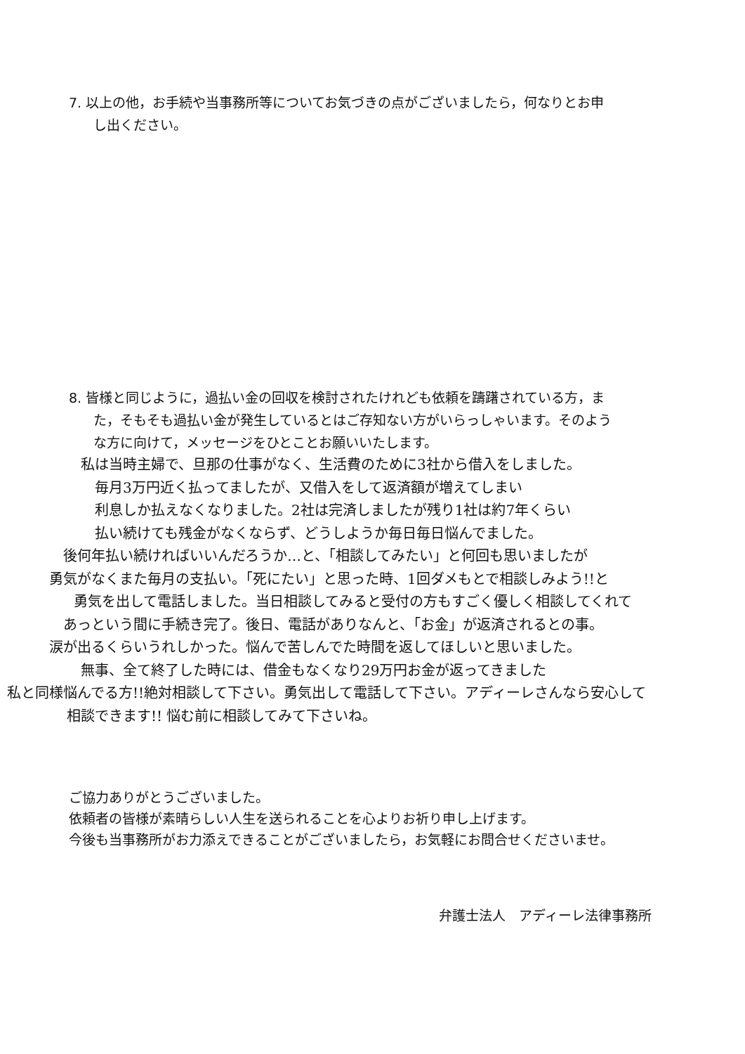7. 以上の他，お手続や当事務所等についてお気づきの点がございましたら，何なりとお申
し出ください。
8. 皆様と同じように，過払い金の回収を検討されたけれども依頼を躊躇されている方，ま
た，そもそも過払い金が発生しているとはご存知ない方がいらっしゃいます。そのよう
な方に向けて，メッセージをひとことお願いいたします。
私は当時主婦で、旦那の仕事がなく、生活費のために3社から借入をしました。
毎月3万円近く払ってましたが、又借入をして返済額が増えてしまい
利息しか払えなくなりました。2社は完済しましたが残り1社は約7年くらい
払い続けても残金がなくならず、どうしようか毎日毎日悩んでました。
後何年払い続ければいいんだろうか…と、「相談してみたい」と何回も思いましたが
勇気がなくまた毎月の支払い。「死にたい」と思った時、1回ダメもとで相談しみよう!!と
勇気を出して電話しました。当日相談してみると受付の方もすごく優しく相談してくれて
あっという間に手続き完了。後日、電話がありなんと、「お金」が返済されるとの事。
涙が出るくらいうれしかった。悩んで苦しんでた時間を返してほしいと思いました。
無事、全て終了した時には、借金もなくなり29万円お金が返ってきました
私と同様悩んでる方!!絶対相談して下さい。勇気出して電話して下さい。アディーレさんなら安心して
相談できます!! 悩む前に相談してみて下さいね。
ご協力ありがとうございました。
依頼者の皆様が素晴らしい人生を送られることを心よりお祈り申し上げます。
今後も当事務所がお力添えできることがございましたら，お気軽にお問合せくださいませ。
弁護士法人　アディーレ法律事務所